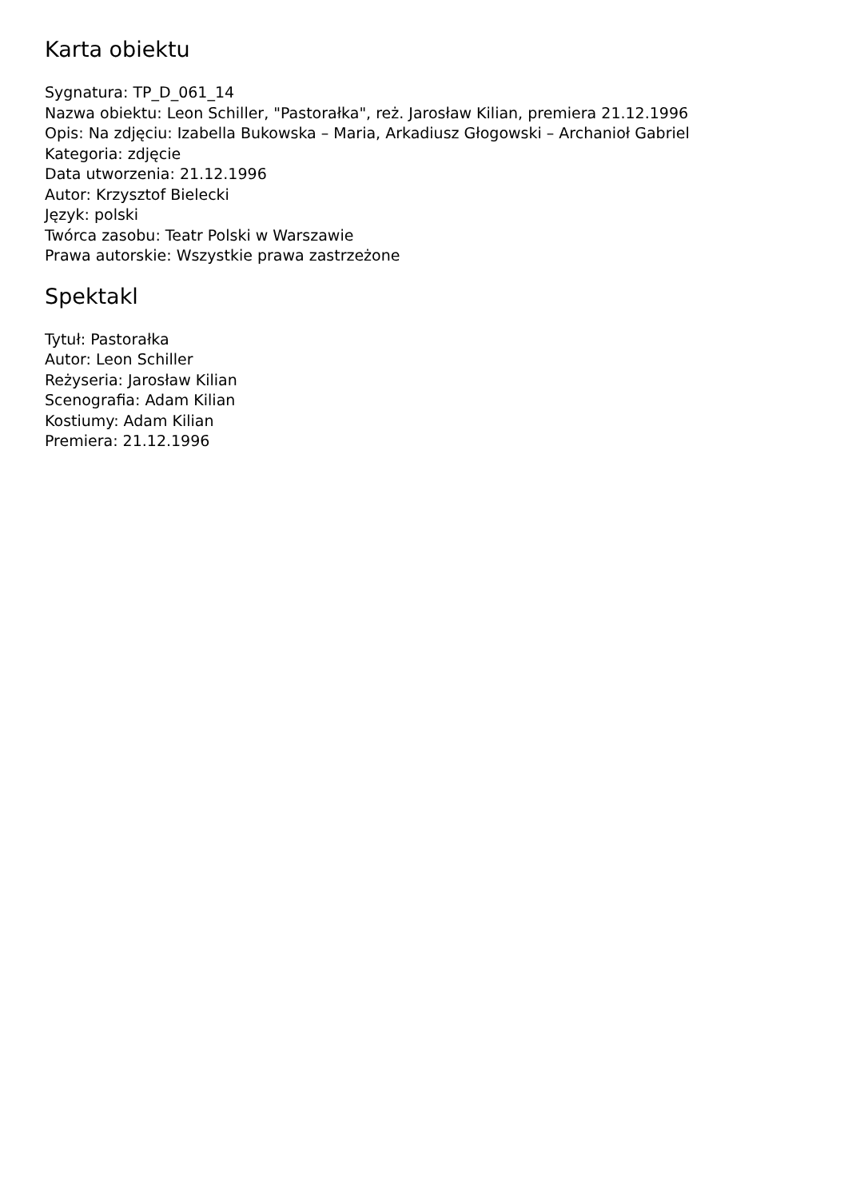Karta obiektu
Sygnatura: TP_D_061_14
Nazwa obiektu: Leon Schiller, "Pastorałka", reż. Jarosław Kilian, premiera 21.12.1996
Opis: Na zdjęciu: Izabella Bukowska – Maria, Arkadiusz Głogowski – Archanioł Gabriel
Kategoria: zdjęcie
Data utworzenia: 21.12.1996
Autor: Krzysztof Bielecki
Język: polski
Twórca zasobu: Teatr Polski w Warszawie
Prawa autorskie: Wszystkie prawa zastrzeżone
Spektakl
Tytuł: Pastorałka
Autor: Leon Schiller
Reżyseria: Jarosław Kilian
Scenografia: Adam Kilian
Kostiumy: Adam Kilian
Premiera: 21.12.1996